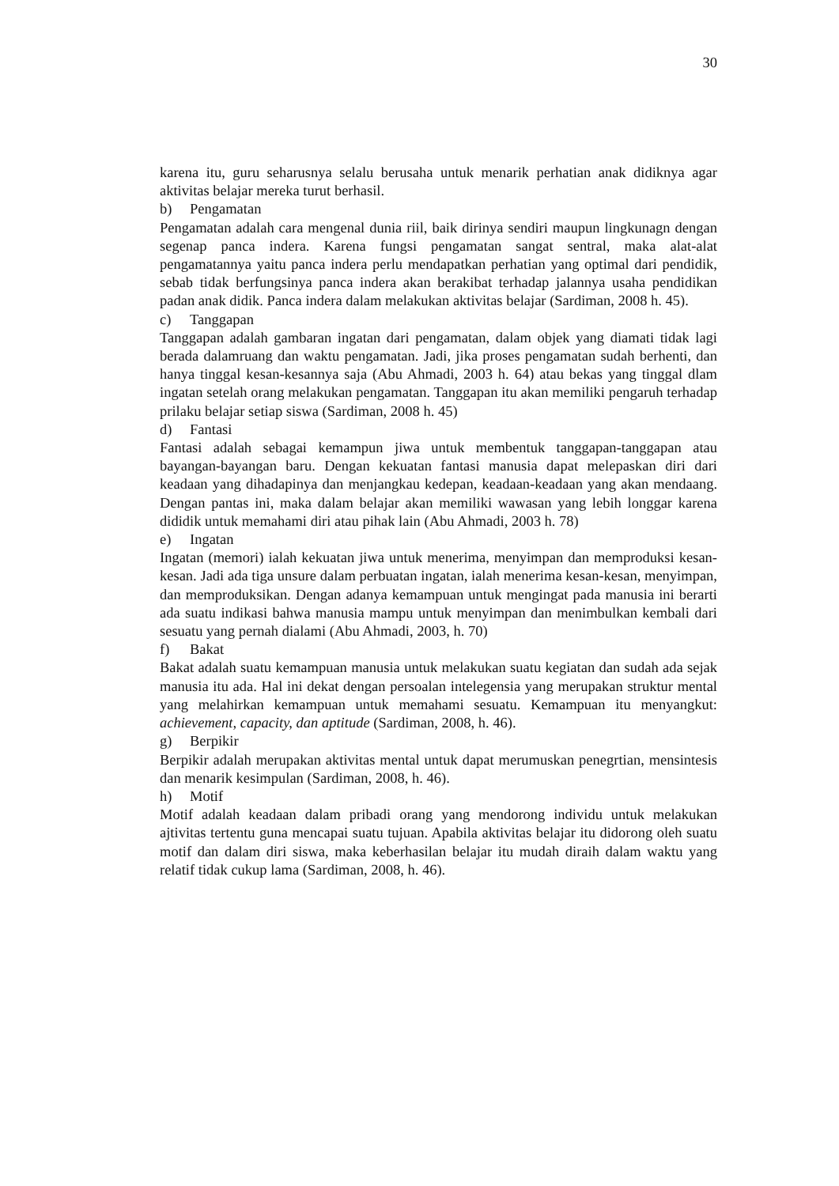30
karena itu, guru seharusnya selalu berusaha untuk menarik perhatian anak didiknya agar aktivitas belajar mereka turut berhasil.
b) Pengamatan
Pengamatan adalah cara mengenal dunia riil, baik dirinya sendiri maupun lingkunagn dengan segenap panca indera. Karena fungsi pengamatan sangat sentral, maka alat-alat pengamatannya yaitu panca indera perlu mendapatkan perhatian yang optimal dari pendidik, sebab tidak berfungsinya panca indera akan berakibat terhadap jalannya usaha pendidikan padan anak didik. Panca indera dalam melakukan aktivitas belajar (Sardiman, 2008 h. 45).
c) Tanggapan
Tanggapan adalah gambaran ingatan dari pengamatan, dalam objek yang diamati tidak lagi berada dalamruang dan waktu pengamatan. Jadi, jika proses pengamatan sudah berhenti, dan hanya tinggal kesan-kesannya saja (Abu Ahmadi, 2003 h. 64) atau bekas yang tinggal dlam ingatan setelah orang melakukan pengamatan. Tanggapan itu akan memiliki pengaruh terhadap prilaku belajar setiap siswa (Sardiman, 2008 h. 45)
d) Fantasi
Fantasi adalah sebagai kemampun jiwa untuk membentuk tanggapan-tanggapan atau bayangan-bayangan baru. Dengan kekuatan fantasi manusia dapat melepaskan diri dari keadaan yang dihadapinya dan menjangkau kedepan, keadaan-keadaan yang akan mendaang. Dengan pantas ini, maka dalam belajar akan memiliki wawasan yang lebih longgar karena dididik untuk memahami diri atau pihak lain (Abu Ahmadi, 2003 h. 78)
e) Ingatan
Ingatan (memori) ialah kekuatan jiwa untuk menerima, menyimpan dan memproduksi kesan-kesan. Jadi ada tiga unsure dalam perbuatan ingatan, ialah menerima kesan-kesan, menyimpan, dan memproduksikan. Dengan adanya kemampuan untuk mengingat pada manusia ini berarti ada suatu indikasi bahwa manusia mampu untuk menyimpan dan menimbulkan kembali dari sesuatu yang pernah dialami (Abu Ahmadi, 2003, h. 70)
f) Bakat
Bakat adalah suatu kemampuan manusia untuk melakukan suatu kegiatan dan sudah ada sejak manusia itu ada. Hal ini dekat dengan persoalan intelegensia yang merupakan struktur mental yang melahirkan kemampuan untuk memahami sesuatu. Kemampuan itu menyangkut: achievement, capacity, dan aptitude (Sardiman, 2008, h. 46).
g) Berpikir
Berpikir adalah merupakan aktivitas mental untuk dapat merumuskan penegrtian, mensintesis dan menarik kesimpulan (Sardiman, 2008, h. 46).
h) Motif
Motif adalah keadaan dalam pribadi orang yang mendorong individu untuk melakukan ajtivitas tertentu guna mencapai suatu tujuan. Apabila aktivitas belajar itu didorong oleh suatu motif dan dalam diri siswa, maka keberhasilan belajar itu mudah diraih dalam waktu yang relatif tidak cukup lama (Sardiman, 2008, h. 46).